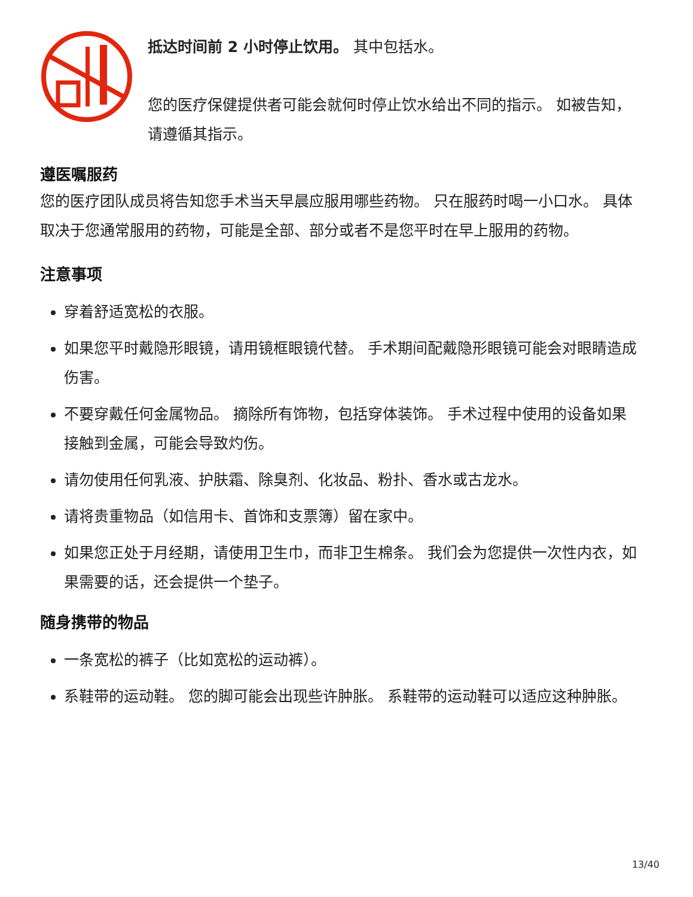抵达时间前 2 小时停止饮用。 其中包括水。
您的医疗保健提供者可能会就何时停止饮水给出不同的指示。 如被告知，请遵循其指示。
遵医嘱服药
您的医疗团队成员将告知您手术当天早晨应服用哪些药物。 只在服药时喝一小口水。 具体取决于您通常服用的药物，可能是全部、部分或者不是您平时在早上服用的药物。
注意事项
穿着舒适宽松的衣服。
如果您平时戴隐形眼镜，请用镜框眼镜代替。 手术期间配戴隐形眼镜可能会对眼睛造成伤害。
不要穿戴任何金属物品。 摘除所有饰物，包括穿体装饰。 手术过程中使用的设备如果接触到金属，可能会导致灼伤。
请勿使用任何乳液、护肤霜、除臭剂、化妆品、粉扑、香水或古龙水。
请将贵重物品（如信用卡、首饰和支票簿）留在家中。
如果您正处于月经期，请使用卫生巾，而非卫生棉条。 我们会为您提供一次性内衣，如果需要的话，还会提供一个垫子。
随身携带的物品
一条宽松的裤子（比如宽松的运动裤）。
系鞋带的运动鞋。 您的脚可能会出现些许肿胀。 系鞋带的运动鞋可以适应这种肿胀。
13/40